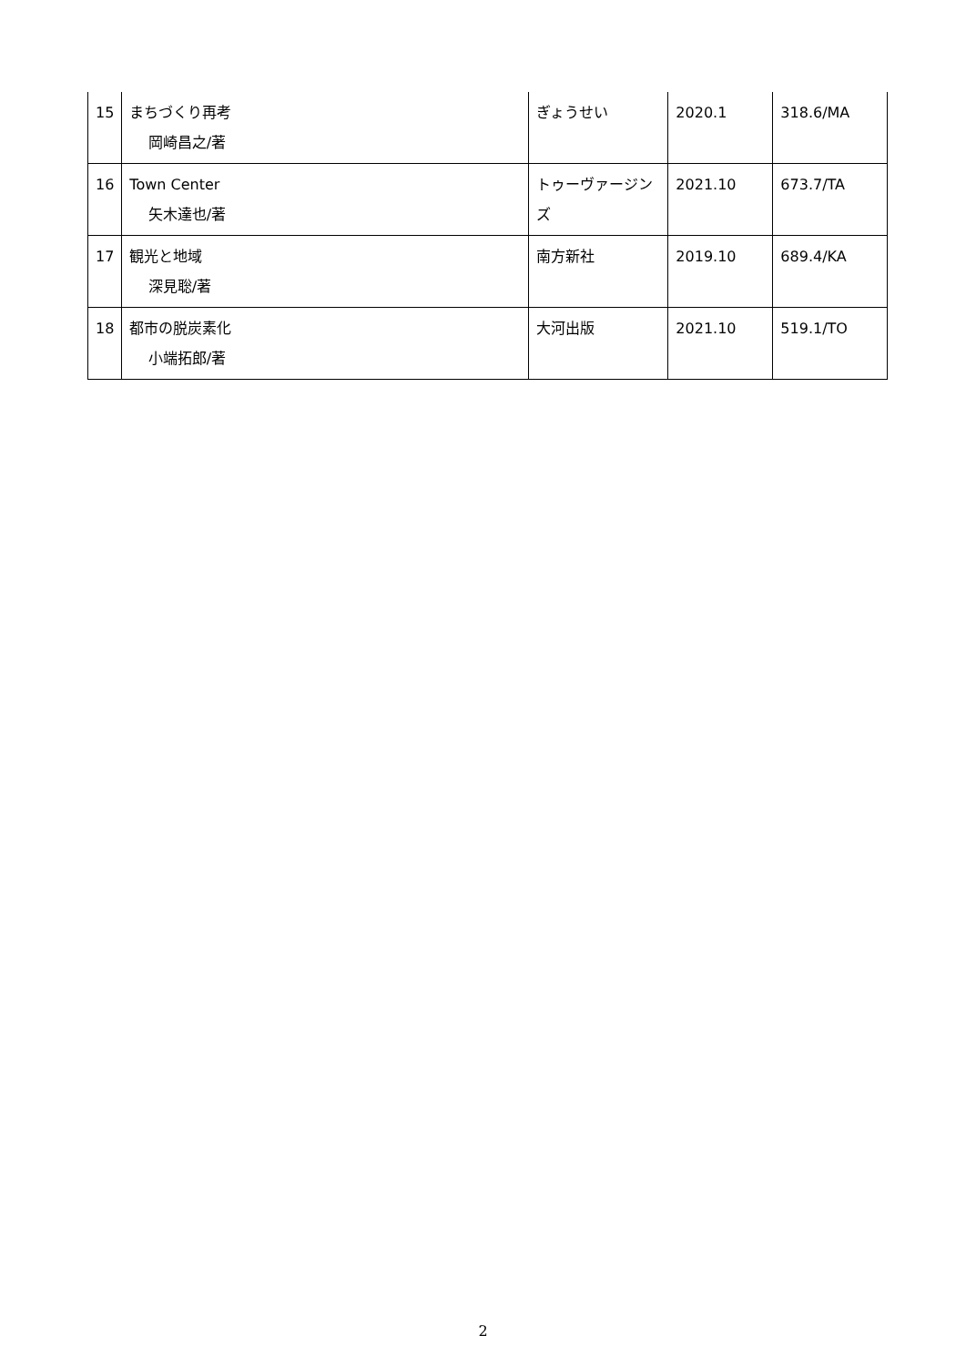| 15 | まちづくり再考 岡崎昌之/著 | ぎょうせい | 2020.1 | 318.6/MA |
| 16 | Town Center 矢木達也/著 | トゥーヴァージンズ | 2021.10 | 673.7/TA |
| 17 | 観光と地域 深見聡/著 | 南方新社 | 2019.10 | 689.4/KA |
| 18 | 都市の脱炭素化 小端拓郎/著 | 大河出版 | 2021.10 | 519.1/TO |
2